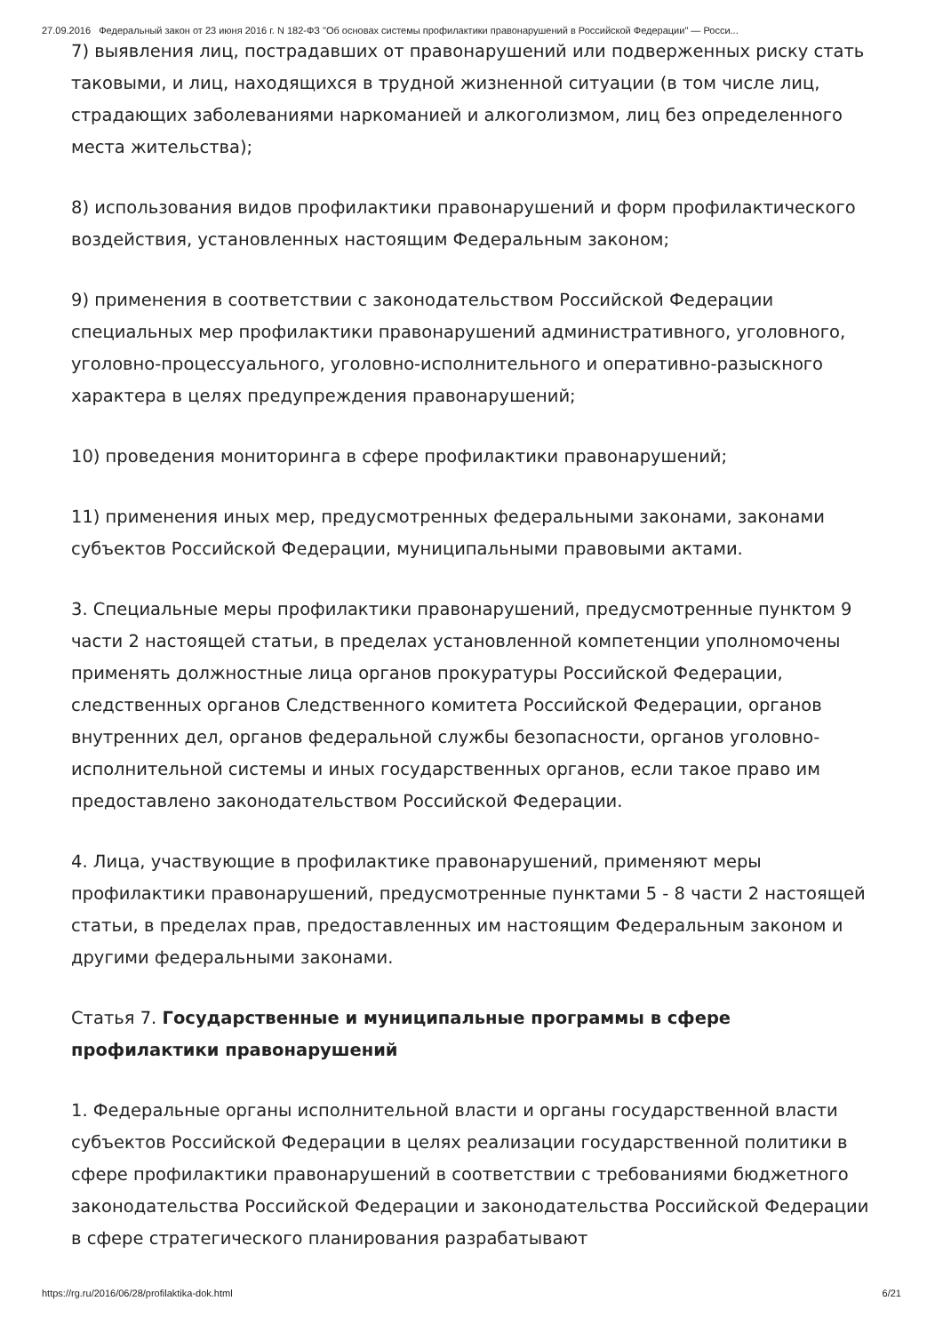27.09.2016 Федеральный закон от 23 июня 2016 г. N 182-ФЗ "Об основах системы профилактики правонарушений в Российской Федерации" — Росси...
7) выявления лиц, пострадавших от правонарушений или подверженных риску стать таковыми, и лиц, находящихся в трудной жизненной ситуации (в том числе лиц, страдающих заболеваниями наркоманией и алкоголизмом, лиц без определенного места жительства);
8) использования видов профилактики правонарушений и форм профилактического воздействия, установленных настоящим Федеральным законом;
9) применения в соответствии с законодательством Российской Федерации специальных мер профилактики правонарушений административного, уголовного, уголовно-процессуального, уголовно-исполнительного и оперативно-разыскного характера в целях предупреждения правонарушений;
10) проведения мониторинга в сфере профилактики правонарушений;
11) применения иных мер, предусмотренных федеральными законами, законами субъектов Российской Федерации, муниципальными правовыми актами.
3. Специальные меры профилактики правонарушений, предусмотренные пунктом 9 части 2 настоящей статьи, в пределах установленной компетенции уполномочены применять должностные лица органов прокуратуры Российской Федерации, следственных органов Следственного комитета Российской Федерации, органов внутренних дел, органов федеральной службы безопасности, органов уголовно-исполнительной системы и иных государственных органов, если такое право им предоставлено законодательством Российской Федерации.
4. Лица, участвующие в профилактике правонарушений, применяют меры профилактики правонарушений, предусмотренные пунктами 5 - 8 части 2 настоящей статьи, в пределах прав, предоставленных им настоящим Федеральным законом и другими федеральными законами.
Статья 7. Государственные и муниципальные программы в сфере профилактики правонарушений
1. Федеральные органы исполнительной власти и органы государственной власти субъектов Российской Федерации в целях реализации государственной политики в сфере профилактики правонарушений в соответствии с требованиями бюджетного законодательства Российской Федерации и законодательства Российской Федерации в сфере стратегического планирования разрабатывают
https://rg.ru/2016/06/28/profilaktika-dok.html 6/21